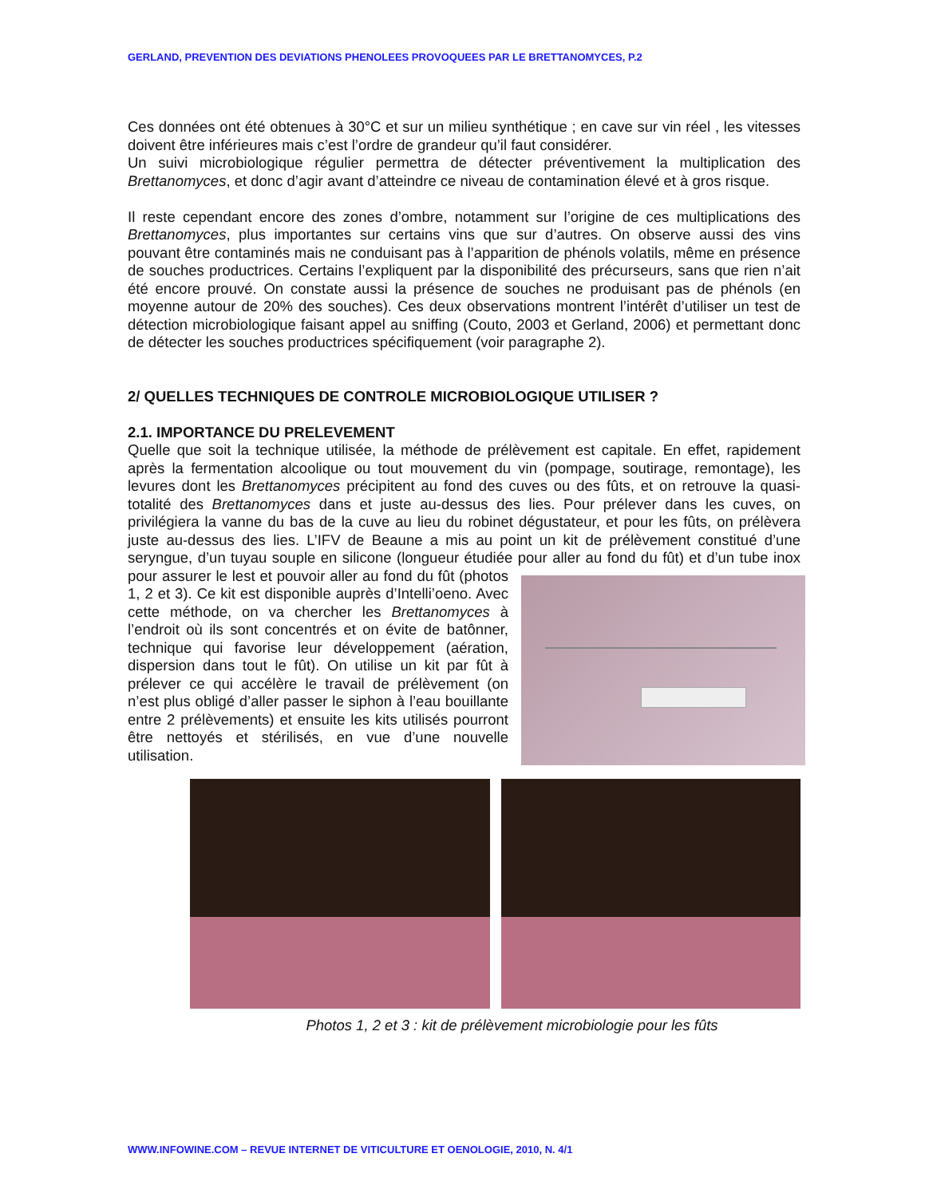GERLAND, PREVENTION DES DEVIATIONS PHENOLEES PROVOQUEES PAR LE BRETTANOMYCES, P.2
Ces données ont été obtenues à 30°C et sur un milieu synthétique ; en cave sur vin réel , les vitesses doivent être inférieures mais c’est l’ordre de grandeur qu’il faut considérer.
Un suivi microbiologique régulier permettra de détecter préventivement la multiplication des Brettanomyces, et donc d’agir avant d’atteindre ce niveau de contamination élevé et à gros risque.
Il reste cependant encore des zones d’ombre, notamment sur l’origine de ces multiplications des Brettanomyces, plus importantes sur certains vins que sur d’autres. On observe aussi des vins pouvant être contaminés mais ne conduisant pas à l’apparition de phénols volatils, même en présence de souches productrices. Certains l’expliquent par la disponibilité des précurseurs, sans que rien n’ait été encore prouvé. On constate aussi la présence de souches ne produisant pas de phénols (en moyenne autour de 20% des souches). Ces deux observations montrent l’intérêt d’utiliser un test de détection microbiologique faisant appel au sniffing (Couto, 2003 et Gerland, 2006) et permettant donc de détecter les souches productrices spécifiquement (voir paragraphe 2).
2/ QUELLES TECHNIQUES DE CONTROLE MICROBIOLOGIQUE UTILISER ?
2.1. IMPORTANCE DU PRELEVEMENT
Quelle que soit la technique utilisée, la méthode de prélèvement est capitale. En effet, rapidement après la fermentation alcoolique ou tout mouvement du vin (pompage, soutirage, remontage), les levures dont les Brettanomyces précipitent au fond des cuves ou des fûts, et on retrouve la quasi-totalité des Brettanomyces dans et juste au-dessus des lies. Pour prélever dans les cuves, on privilégiera la vanne du bas de la cuve au lieu du robinet dégustateur, et pour les fûts, on prélèvera juste au-dessus des lies. L’IFV de Beaune a mis au point un kit de prélèvement constitué d’une seryngue, d’un tuyau souple en silicone (longueur étudiée pour aller au fond du fût) et d’un tube inox pour assurer le lest et pouvoir aller au fond du fût (photos 1, 2 et 3). Ce kit est disponible auprès d’Intelli’oeno. Avec cette méthode, on va chercher les Brettanomyces à l’endroit où ils sont concentrés et on évite de batônner, technique qui favorise leur développement (aération, dispersion dans tout le fût). On utilise un kit par fût à prélever ce qui accélère le travail de prélèvement (on n’est plus obligé d’aller passer le siphon à l’eau bouillante entre 2 prélèvements) et ensuite les kits utilisés pourront être nettoyés et stérilisés, en vue d’une nouvelle utilisation.
Photos 1, 2 et 3 : kit de prélèvement microbiologie pour les fûts
WWW.INFOWINE.COM – REVUE INTERNET DE VITICULTURE ET OENOLOGIE, 2010, N. 4/1